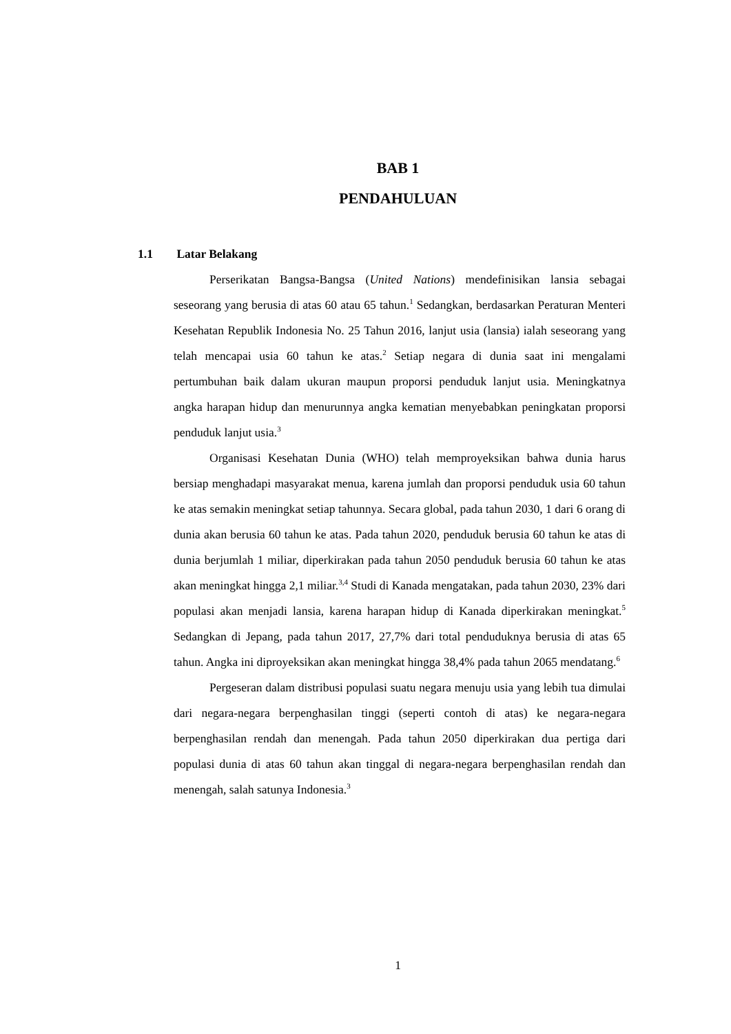BAB 1
PENDAHULUAN
1.1 Latar Belakang
Perserikatan Bangsa-Bangsa (United Nations) mendefinisikan lansia sebagai seseorang yang berusia di atas 60 atau 65 tahun.<sup>1</sup> Sedangkan, berdasarkan Peraturan Menteri Kesehatan Republik Indonesia No. 25 Tahun 2016, lanjut usia (lansia) ialah seseorang yang telah mencapai usia 60 tahun ke atas.<sup>2</sup> Setiap negara di dunia saat ini mengalami pertumbuhan baik dalam ukuran maupun proporsi penduduk lanjut usia. Meningkatnya angka harapan hidup dan menurunnya angka kematian menyebabkan peningkatan proporsi penduduk lanjut usia.<sup>3</sup>
Organisasi Kesehatan Dunia (WHO) telah memproyeksikan bahwa dunia harus bersiap menghadapi masyarakat menua, karena jumlah dan proporsi penduduk usia 60 tahun ke atas semakin meningkat setiap tahunnya. Secara global, pada tahun 2030, 1 dari 6 orang di dunia akan berusia 60 tahun ke atas. Pada tahun 2020, penduduk berusia 60 tahun ke atas di dunia berjumlah 1 miliar, diperkirakan pada tahun 2050 penduduk berusia 60 tahun ke atas akan meningkat hingga 2,1 miliar.<sup>3,4</sup> Studi di Kanada mengatakan, pada tahun 2030, 23% dari populasi akan menjadi lansia, karena harapan hidup di Kanada diperkirakan meningkat.<sup>5</sup> Sedangkan di Jepang, pada tahun 2017, 27,7% dari total penduduknya berusia di atas 65 tahun. Angka ini diproyeksikan akan meningkat hingga 38,4% pada tahun 2065 mendatang.<sup>6</sup>
Pergeseran dalam distribusi populasi suatu negara menuju usia yang lebih tua dimulai dari negara-negara berpenghasilan tinggi (seperti contoh di atas) ke negara-negara berpenghasilan rendah dan menengah. Pada tahun 2050 diperkirakan dua pertiga dari populasi dunia di atas 60 tahun akan tinggal di negara-negara berpenghasilan rendah dan menengah, salah satunya Indonesia.<sup>3</sup>
1